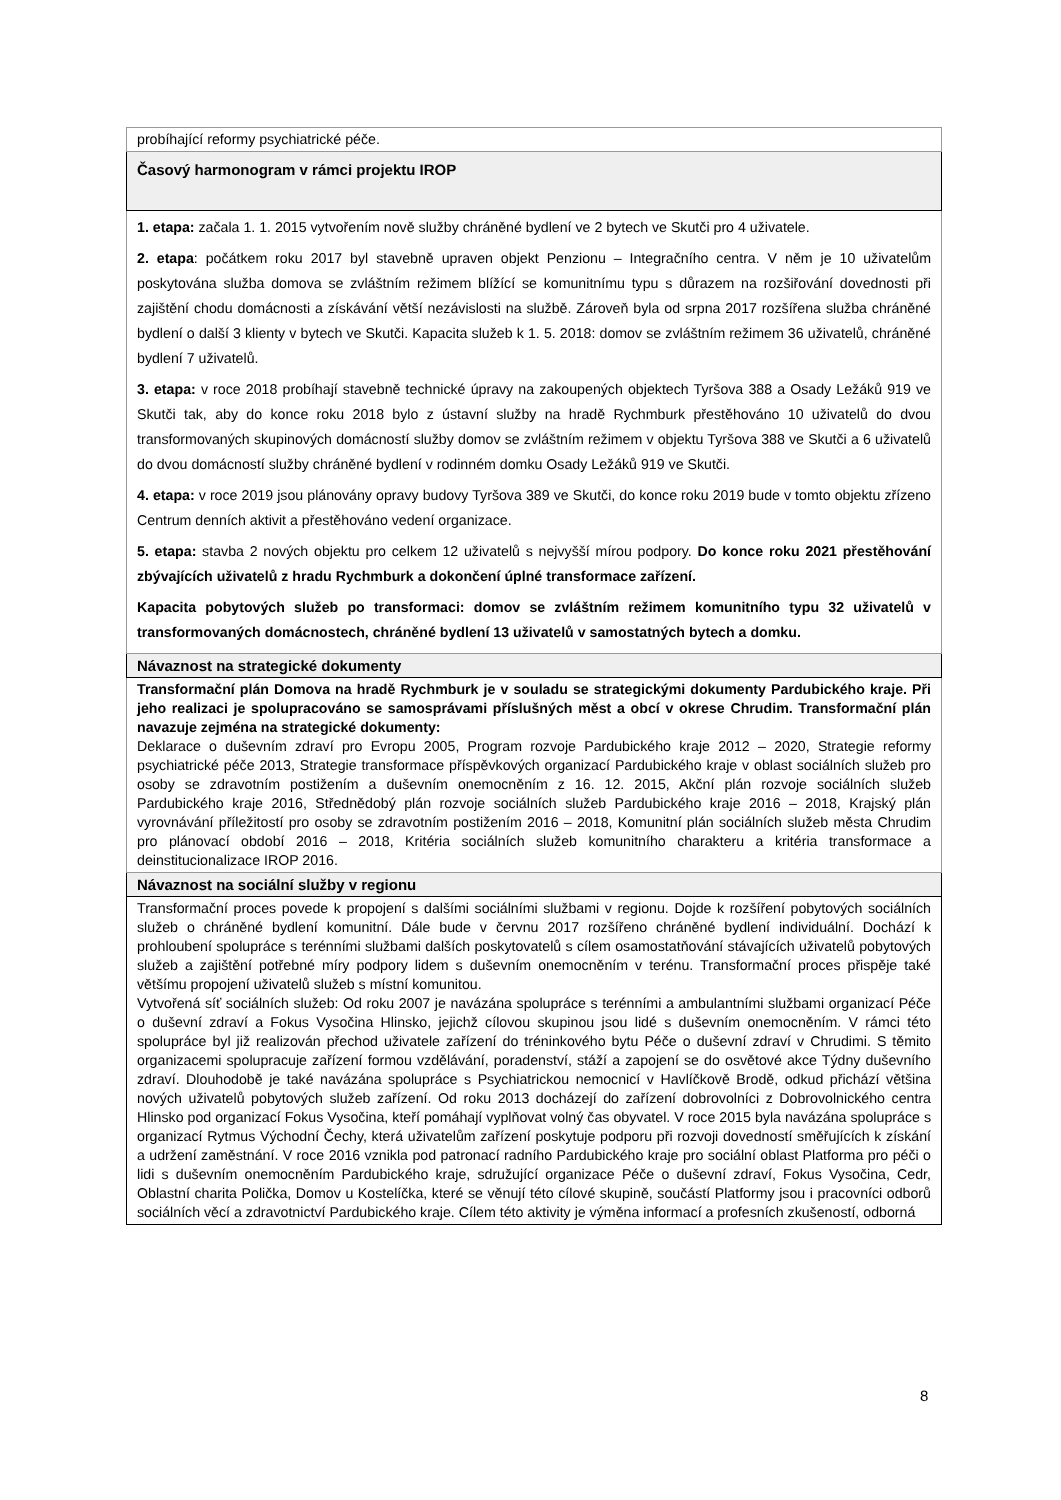| probíhající reformy psychiatrické péče. |
| Časový harmonogram v rámci projektu IROP |
| 1. etapa: začala 1. 1. 2015 vytvořením nově služby chráněné bydlení ve 2 bytech ve Skutči pro 4 uživatele. 2. etapa : počátkem roku 2017 byl stavebně upraven objekt Penzionu – Integračního centra. V něm je 10 uživatelům poskytována služba domova se zvláštním režimem blížící se komunitnímu typu s důrazem na rozšiřování dovednosti při zajištění chodu domácnosti a získávání větší nezávislosti na službě. Zároveň byla od srpna 2017 rozšířena služba chráněné bydlení o další 3 klienty v bytech ve Skutči. Kapacita služeb k 1. 5. 2018: domov se zvláštním režimem 36 uživatelů, chráněné bydlení 7 uživatelů. 3. etapa: v roce 2018 probíhají stavebně technické úpravy na zakoupených objektech Tyršova 388 a Osady Ležáků 919 ve Skutči tak, aby do konce roku 2018 bylo z ústavní služby na hradě Rychmburk přestěhováno 10 uživatelů do dvou transformovaných skupinových domácností služby domov se zvláštním režimem v objektu Tyršova 388 ve Skutči a 6 uživatelů do dvou domácností služby chráněné bydlení v rodinném domku Osady Ležáků 919 ve Skutči. 4. etapa: v roce 2019 jsou plánovány opravy budovy Tyršova 389 ve Skutči, do konce roku 2019 bude v tomto objektu zřízeno Centrum denních aktivit a přestěhováno vedení organizace. 5. etapa: stavba 2 nových objektu pro celkem 12 uživatelů s nejvyšší mírou podpory. Do konce roku 2021 přestěhování zbývajících uživatelů z hradu Rychmburk a dokončení úplné transformace zařízení. Kapacita pobytových služeb po transformaci: domov se zvláštním režimem komunitního typu 32 uživatelů v transformovaných domácnostech, chráněné bydlení 13 uživatelů v samostatných bytech a domku. |
| Návaznost na strategické dokumenty |
| Transformační plán Domova na hradě Rychmburk je v souladu se strategickými dokumenty Pardubického kraje. Při jeho realizaci je spolupracováno se samosprávami příslušných měst a obcí v okrese Chrudim. Transformační plán navazuje zejména na strategické dokumenty: Deklarace o duševním zdraví pro Evropu 2005, Program rozvoje Pardubického kraje 2012 – 2020, Strategie reformy psychiatrické péče 2013, Strategie transformace příspěvkových organizací Pardubického kraje v oblast sociálních služeb pro osoby se zdravotním postižením a duševním onemocněním z 16. 12. 2015, Akční plán rozvoje sociálních služeb Pardubického kraje 2016, Střednědobý plán rozvoje sociálních služeb Pardubického kraje 2016 – 2018, Krajský plán vyrovnávání příležitostí pro osoby se zdravotním postižením 2016 – 2018, Komunitní plán sociálních služeb města Chrudim pro plánovací období 2016 – 2018, Kritéria sociálních služeb komunitního charakteru a kritéria transformace a deinstitucionalizace IROP 2016. |
| Návaznost na sociální služby v regionu |
| Transformační proces povede k propojení s dalšími sociálními službami v regionu. Dojde k rozšíření pobytových sociálních služeb o chráněné bydlení komunitní. Dále bude v červnu 2017 rozšířeno chráněné bydlení individuální. Dochází k prohloubení spolupráce s terénními službami dalších poskytovatelů s cílem osamostatňování stávajících uživatelů pobytových služeb a zajištění potřebné míry podpory lidem s duševním onemocněním v terénu. Transformační proces přispěje také většímu propojení uživatelů služeb s místní komunitou. Vytvořená síť sociálních služeb: Od roku 2007 je navázána spolupráce s terénními a ambulantními službami organizací Péče o duševní zdraví a Fokus Vysočina Hlinsko, jejichž cílovou skupinou jsou lidé s duševním onemocněním. V rámci této spolupráce byl již realizován přechod uživatele zařízení do tréninkového bytu Péče o duševní zdraví v Chrudimi. S těmito organizacemi spolupracuje zařízení formou vzdělávání, poradenství, stáží a zapojení se do osvětové akce Týdny duševního zdraví. Dlouhodobě je také navázána spolupráce s Psychiatrickou nemocnicí v Havlíčkově Brodě, odkud přichází většina nových uživatelů pobytových služeb zařízení. Od roku 2013 docházejí do zařízení dobrovolníci z Dobrovolnického centra Hlinsko pod organizací Fokus Vysočina, kteří pomáhají vyplňovat volný čas obyvatel. V roce 2015 byla navázána spolupráce s organizací Rytmus Východní Čechy, která uživatelům zařízení poskytuje podporu při rozvoji dovedností směřujících k získání a udržení zaměstnání. V roce 2016 vznikla pod patronací radního Pardubického kraje pro sociální oblast Platforma pro péči o lidi s duševním onemocněním Pardubického kraje, sdružující organizace Péče o duševní zdraví, Fokus Vysočina, Cedr, Oblastní charita Polička, Domov u Kostelíčka, které se věnují této cílové skupině, součástí Platformy jsou i pracovníci odborů sociálních věcí a zdravotnictví Pardubického kraje. Cílem této aktivity je výměna informací a profesních zkušeností, odborná |
8